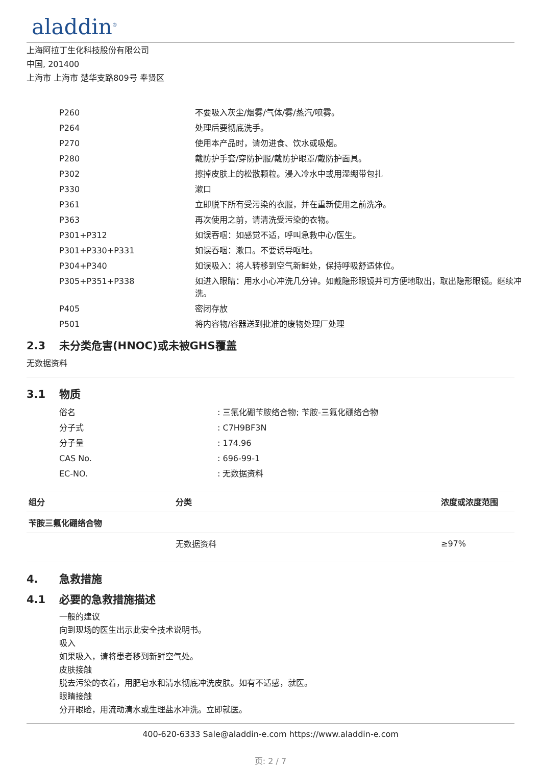aladdin<sup>®</sup>
上海阿拉丁生化科技股份有限公司
中国, 201400
上海市 上海市 楚华支路809号 奉贤区
| P260 | 不要吸入灰尘/烟雾/气体/雾/蒸汽/喷雾。 |
| P264 | 处理后要彻底洗手。 |
| P270 | 使用本产品时，请勿进食、饮水或吸烟。 |
| P280 | 戴防护手套/穿防护服/戴防护眼罩/戴防护面具。 |
| P302 | 擦掉皮肤上的松散颗粒。浸入冷水中或用湿绷带包扎 |
| P330 | 漱口 |
| P361 | 立即脱下所有受污染的衣服，并在重新使用之前洗净。 |
| P363 | 再次使用之前，请清洗受污染的衣物。 |
| P301+P312 | 如误吞咽：如感觉不适，呼叫急救中心/医生。 |
| P301+P330+P331 | 如误吞咽：漱口。不要诱导呕吐。 |
| P304+P340 | 如误吸入：将人转移到空气新鲜处，保持呼吸舒适体位。 |
| P305+P351+P338 | 如进入眼睛：用水小心冲洗几分钟。如戴隐形眼镜并可方便地取出，取出隐形眼镜。继续冲洗。 |
| P405 | 密闭存放 |
| P501 | 将内容物/容器送到批准的废物处理厂处理 |
2.3 未分类危害(HNOC)或未被GHS覆盖
无数据资料
3.1 物质
| 俗名 | : 三氟化硼苄胺络合物; 苄胺-三氟化硼络合物 |
| 分子式 | : C7H9BF3N |
| 分子量 | : 174.96 |
| CAS No. | : 696-99-1 |
| EC-NO. | : 无数据资料 |
| 组分 | 分类 | 浓度或浓度范围 |
| --- | --- | --- |
| 苄胺三氟化硼络合物 | | |
| | 无数据资料 | ≥97% |
4. 急救措施
4.1 必要的急救措施描述
一般的建议
向到现场的医生出示此安全技术说明书。
吸入
如果吸入，请将患者移到新鲜空气处。
皮肤接触
脱去污染的衣着，用肥皂水和清水彻底冲洗皮肤。如有不适感，就医。
眼睛接触
分开眼睑，用流动清水或生理盐水冲洗。立即就医。
400-620-6333 Sale@aladdin-e.com https://www.aladdin-e.com
页: 2 / 7